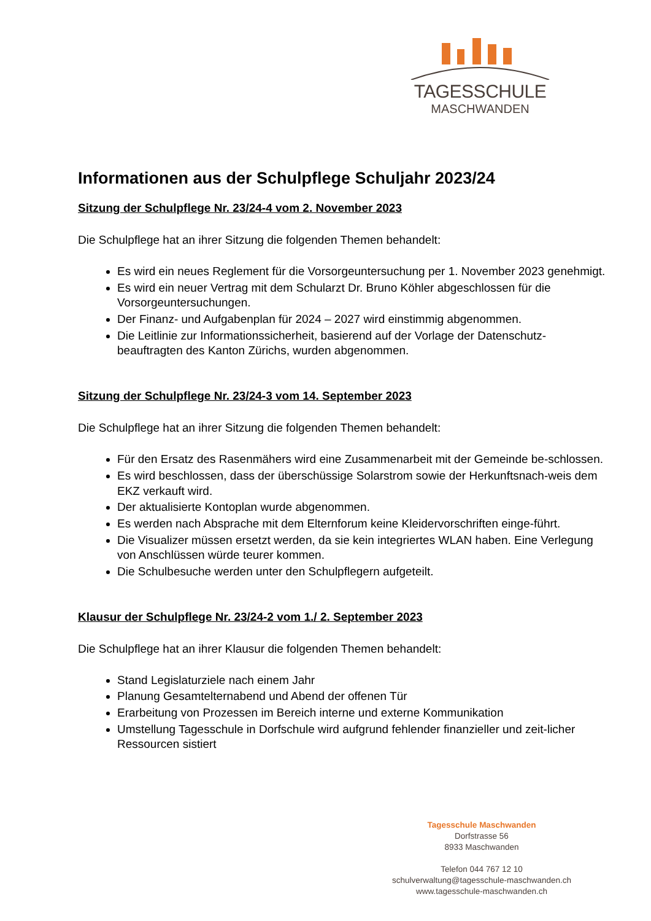TAGESSCHULE
MASCHWANDEN
Informationen aus der Schulpflege Schuljahr 2023/24
Sitzung der Schulpflege Nr. 23/24-4 vom 2. November 2023
Die Schulpflege hat an ihrer Sitzung die folgenden Themen behandelt:
Es wird ein neues Reglement für die Vorsorgeuntersuchung per 1. November 2023 genehmigt.
Es wird ein neuer Vertrag mit dem Schularzt Dr. Bruno Köhler abgeschlossen für die Vorsorgeuntersuchungen.
Der Finanz- und Aufgabenplan für 2024 – 2027 wird einstimmig abgenommen.
Die Leitlinie zur Informationssicherheit, basierend auf der Vorlage der Datenschutz-beauftragten des Kanton Zürichs, wurden abgenommen.
Sitzung der Schulpflege Nr. 23/24-3 vom 14. September 2023
Die Schulpflege hat an ihrer Sitzung die folgenden Themen behandelt:
Für den Ersatz des Rasenmähers wird eine Zusammenarbeit mit der Gemeinde be-schlossen.
Es wird beschlossen, dass der überschüssige Solarstrom sowie der Herkunftsnach-weis dem EKZ verkauft wird.
Der aktualisierte Kontoplan wurde abgenommen.
Es werden nach Absprache mit dem Elternforum keine Kleidervorschriften einge-führt.
Die Visualizer müssen ersetzt werden, da sie kein integriertes WLAN haben. Eine Verlegung von Anschlüssen würde teurer kommen.
Die Schulbesuche werden unter den Schulpflegern aufgeteilt.
Klausur der Schulpflege Nr. 23/24-2 vom 1./ 2. September 2023
Die Schulpflege hat an ihrer Klausur die folgenden Themen behandelt:
Stand Legislaturziele nach einem Jahr
Planung Gesamtelternabend und Abend der offenen Tür
Erarbeitung von Prozessen im Bereich interne und externe Kommunikation
Umstellung Tagesschule in Dorfschule wird aufgrund fehlender finanzieller und zeit-licher Ressourcen sistiert
Tagesschule Maschwanden
Dorfstrasse 56
8933 Maschwanden
Telefon 044 767 12 10
schulverwaltung@tagesschule-maschwanden.ch
www.tagesschule-maschwanden.ch